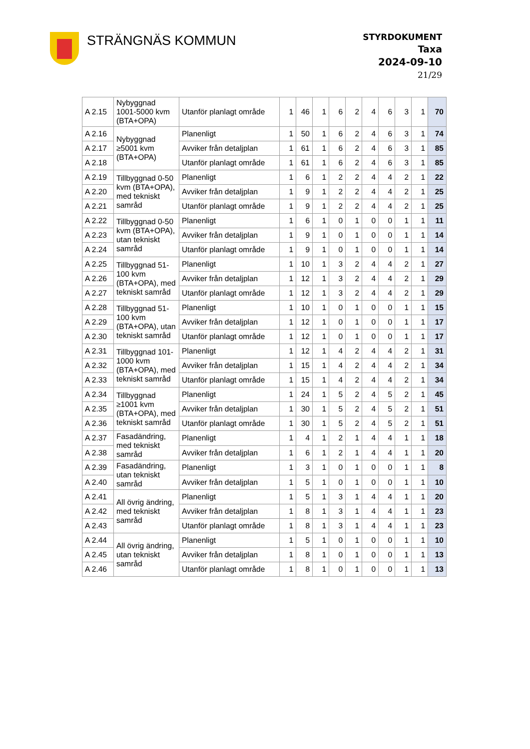STRÄNGNÄS KOMMUN
STYRDOKUMENT
Taxa
2024-09-10
21/29
| A 2.15 | Nybyggnad 1001-5000 kvm (BTA+OPA) | Utanför planlagt område | 1 | 46 | 1 | 6 | 2 | 4 | 6 | 3 | 1 | 70 |
| A 2.16 | Nybyggnad ≥5001 kvm (BTA+OPA) | Planenligt | 1 | 50 | 1 | 6 | 2 | 4 | 6 | 3 | 1 | 74 |
| A 2.17 | | Avviker från detaljplan | 1 | 61 | 1 | 6 | 2 | 4 | 6 | 3 | 1 | 85 |
| A 2.18 | | Utanför planlagt område | 1 | 61 | 1 | 6 | 2 | 4 | 6 | 3 | 1 | 85 |
| A 2.19 | Tillbyggnad 0-50 kvm (BTA+OPA), med tekniskt samråd | Planenligt | 1 | 6 | 1 | 2 | 2 | 4 | 4 | 2 | 1 | 22 |
| A 2.20 | | Avviker från detaljplan | 1 | 9 | 1 | 2 | 2 | 4 | 4 | 2 | 1 | 25 |
| A 2.21 | | Utanför planlagt område | 1 | 9 | 1 | 2 | 2 | 4 | 4 | 2 | 1 | 25 |
| A 2.22 | Tillbyggnad 0-50 kvm (BTA+OPA), utan tekniskt samråd | Planenligt | 1 | 6 | 1 | 0 | 1 | 0 | 0 | 1 | 1 | 11 |
| A 2.23 | | Avviker från detaljplan | 1 | 9 | 1 | 0 | 1 | 0 | 0 | 1 | 1 | 14 |
| A 2.24 | | Utanför planlagt område | 1 | 9 | 1 | 0 | 1 | 0 | 0 | 1 | 1 | 14 |
| A 2.25 | Tillbyggnad 51-100 kvm (BTA+OPA), med tekniskt samråd | Planenligt | 1 | 10 | 1 | 3 | 2 | 4 | 4 | 2 | 1 | 27 |
| A 2.26 | | Avviker från detaljplan | 1 | 12 | 1 | 3 | 2 | 4 | 4 | 2 | 1 | 29 |
| A 2.27 | | Utanför planlagt område | 1 | 12 | 1 | 3 | 2 | 4 | 4 | 2 | 1 | 29 |
| A 2.28 | Tillbyggnad 51-100 kvm (BTA+OPA), utan tekniskt samråd | Planenligt | 1 | 10 | 1 | 0 | 1 | 0 | 0 | 1 | 1 | 15 |
| A 2.29 | | Avviker från detaljplan | 1 | 12 | 1 | 0 | 1 | 0 | 0 | 1 | 1 | 17 |
| A 2.30 | | Utanför planlagt område | 1 | 12 | 1 | 0 | 1 | 0 | 0 | 1 | 1 | 17 |
| A 2.31 | Tillbyggnad 101-1000 kvm (BTA+OPA), med tekniskt samråd | Planenligt | 1 | 12 | 1 | 4 | 2 | 4 | 4 | 2 | 1 | 31 |
| A 2.32 | | Avviker från detaljplan | 1 | 15 | 1 | 4 | 2 | 4 | 4 | 2 | 1 | 34 |
| A 2.33 | | Utanför planlagt område | 1 | 15 | 1 | 4 | 2 | 4 | 4 | 2 | 1 | 34 |
| A 2.34 | Tillbyggnad ≥1001 kvm (BTA+OPA), med tekniskt samråd | Planenligt | 1 | 24 | 1 | 5 | 2 | 4 | 5 | 2 | 1 | 45 |
| A 2.35 | | Avviker från detaljplan | 1 | 30 | 1 | 5 | 2 | 4 | 5 | 2 | 1 | 51 |
| A 2.36 | | Utanför planlagt område | 1 | 30 | 1 | 5 | 2 | 4 | 5 | 2 | 1 | 51 |
| A 2.37 | Fasadändring, med tekniskt samråd | Planenligt | 1 | 4 | 1 | 2 | 1 | 4 | 4 | 1 | 1 | 18 |
| A 2.38 | | Avviker från detaljplan | 1 | 6 | 1 | 2 | 1 | 4 | 4 | 1 | 1 | 20 |
| A 2.39 | Fasadändring, utan tekniskt samråd | Planenligt | 1 | 3 | 1 | 0 | 1 | 0 | 0 | 1 | 1 | 8 |
| A 2.40 | | Avviker från detaljplan | 1 | 5 | 1 | 0 | 1 | 0 | 0 | 1 | 1 | 10 |
| A 2.41 | All övrig ändring, med tekniskt samråd | Planenligt | 1 | 5 | 1 | 3 | 1 | 4 | 4 | 1 | 1 | 20 |
| A 2.42 | | Avviker från detaljplan | 1 | 8 | 1 | 3 | 1 | 4 | 4 | 1 | 1 | 23 |
| A 2.43 | | Utanför planlagt område | 1 | 8 | 1 | 3 | 1 | 4 | 4 | 1 | 1 | 23 |
| A 2.44 | All övrig ändring, utan tekniskt samråd | Planenligt | 1 | 5 | 1 | 0 | 1 | 0 | 0 | 1 | 1 | 10 |
| A 2.45 | | Avviker från detaljplan | 1 | 8 | 1 | 0 | 1 | 0 | 0 | 1 | 1 | 13 |
| A 2.46 | | Utanför planlagt område | 1 | 8 | 1 | 0 | 1 | 0 | 0 | 1 | 1 | 13 |